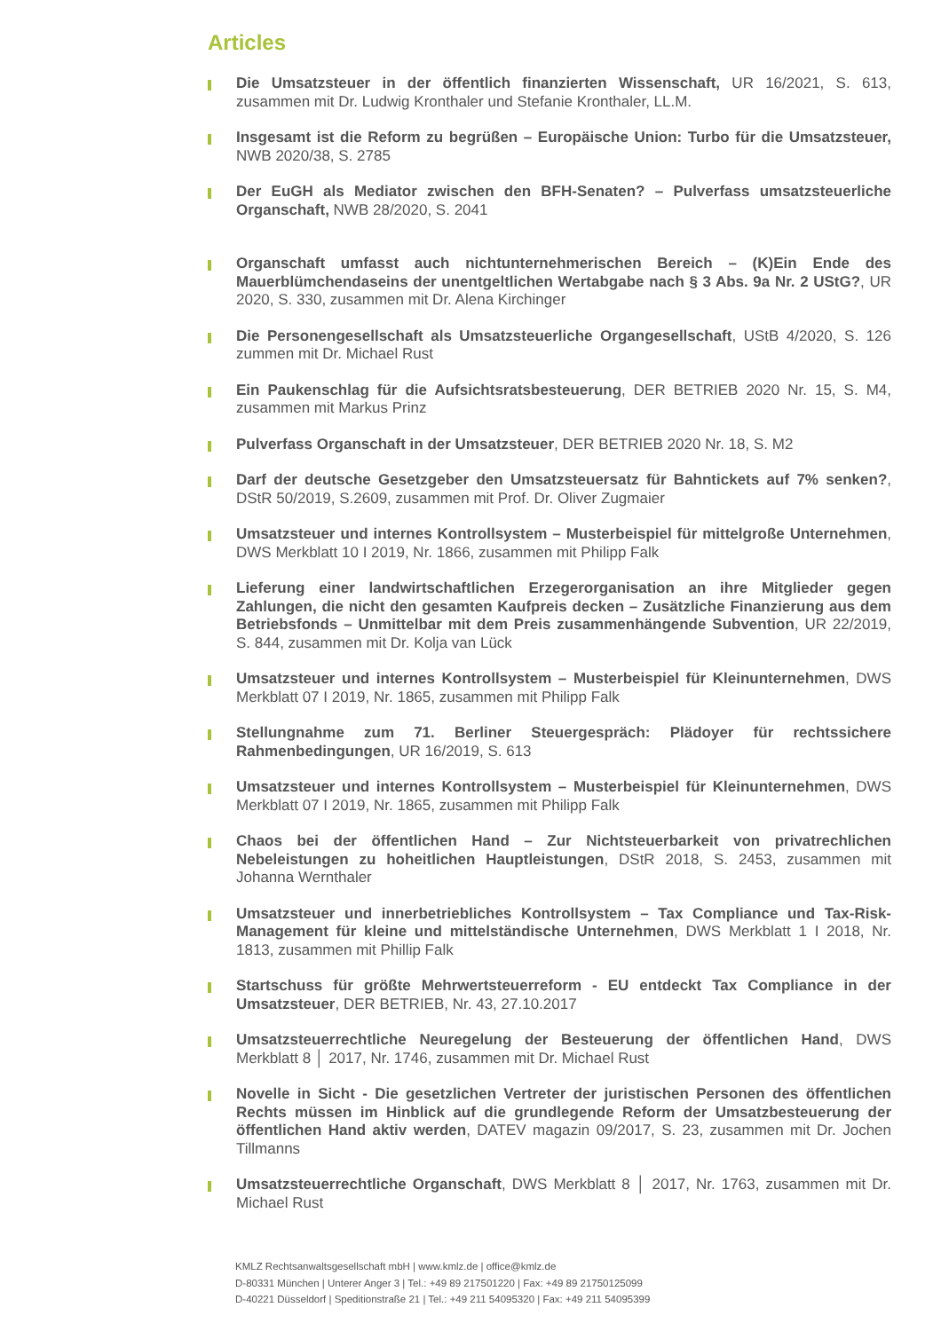Articles
Die Umsatzsteuer in der öffentlich finanzierten Wissenschaft, UR 16/2021, S. 613, zusammen mit Dr. Ludwig Kronthaler und Stefanie Kronthaler, LL.M.
Insgesamt ist die Reform zu begrüßen – Europäische Union: Turbo für die Umsatzsteuer, NWB 2020/38, S. 2785
Der EuGH als Mediator zwischen den BFH-Senaten? – Pulverfass umsatzsteuerliche Organschaft, NWB 28/2020, S. 2041
Organschaft umfasst auch nichtunternehmerischen Bereich – (K)Ein Ende des Mauerblümchendaseins der unentgeltlichen Wertabgabe nach § 3 Abs. 9a Nr. 2 UStG?, UR 2020, S. 330, zusammen mit Dr. Alena Kirchinger
Die Personengesellschaft als Umsatzsteuerliche Organgesellschaft, UStB 4/2020, S. 126 zummen mit Dr. Michael Rust
Ein Paukenschlag für die Aufsichtsratsbesteuerung, DER BETRIEB 2020 Nr. 15, S. M4, zusammen mit Markus Prinz
Pulverfass Organschaft in der Umsatzsteuer, DER BETRIEB 2020 Nr. 18, S. M2
Darf der deutsche Gesetzgeber den Umsatzsteuersatz für Bahntickets auf 7% senken?, DStR 50/2019, S.2609, zusammen mit Prof. Dr. Oliver Zugmaier
Umsatzsteuer und internes Kontrollsystem – Musterbeispiel für mittelgroße Unternehmen, DWS Merkblatt 10 I 2019, Nr. 1866, zusammen mit Philipp Falk
Lieferung einer landwirtschaftlichen Erzegerorganisation an ihre Mitglieder gegen Zahlungen, die nicht den gesamten Kaufpreis decken – Zusätzliche Finanzierung aus dem Betriebsfonds – Unmittelbar mit dem Preis zusammenhängende Subvention, UR 22/2019, S. 844, zusammen mit Dr. Kolja van Lück
Umsatzsteuer und internes Kontrollsystem – Musterbeispiel für Kleinunternehmen, DWS Merkblatt 07 I 2019, Nr. 1865, zusammen mit Philipp Falk
Stellungnahme zum 71. Berliner Steuergespräch: Plädoyer für rechtssichere Rahmenbedingungen, UR 16/2019, S. 613
Umsatzsteuer und internes Kontrollsystem – Musterbeispiel für Kleinunternehmen, DWS Merkblatt 07 I 2019, Nr. 1865, zusammen mit Philipp Falk
Chaos bei der öffentlichen Hand – Zur Nichtsteuerbarkeit von privatrechlichen Nebeleistungen zu hoheitlichen Hauptleistungen, DStR 2018, S. 2453, zusammen mit Johanna Wernthaler
Umsatzsteuer und innerbetriebliches Kontrollsystem – Tax Compliance und Tax-Risk-Management für kleine und mittelständische Unternehmen, DWS Merkblatt 1 I 2018, Nr. 1813, zusammen mit Phillip Falk
Startschuss für größte Mehrwertsteuerreform - EU entdeckt Tax Compliance in der Umsatzsteuer, DER BETRIEB, Nr. 43, 27.10.2017
Umsatzsteuerrechtliche Neuregelung der Besteuerung der öffentlichen Hand, DWS Merkblatt 8 │ 2017, Nr. 1746, zusammen mit Dr. Michael Rust
Novelle in Sicht - Die gesetzlichen Vertreter der juristischen Personen des öffentlichen Rechts müssen im Hinblick auf die grundlegende Reform der Umsatzbesteuerung der öffentlichen Hand aktiv werden, DATEV magazin 09/2017, S. 23, zusammen mit Dr. Jochen Tillmanns
Umsatzsteuerrechtliche Organschaft, DWS Merkblatt 8 │ 2017, Nr. 1763, zusammen mit Dr. Michael Rust
KMLZ Rechtsanwaltsgesellschaft mbH | www.kmlz.de | office@kmlz.de
D-80331 München | Unterer Anger 3 | Tel.: +49 89 217501220 | Fax: +49 89 21750125099
D-40221 Düsseldorf | Speditionstraße 21 | Tel.: +49 211 54095320 | Fax: +49 211 54095399